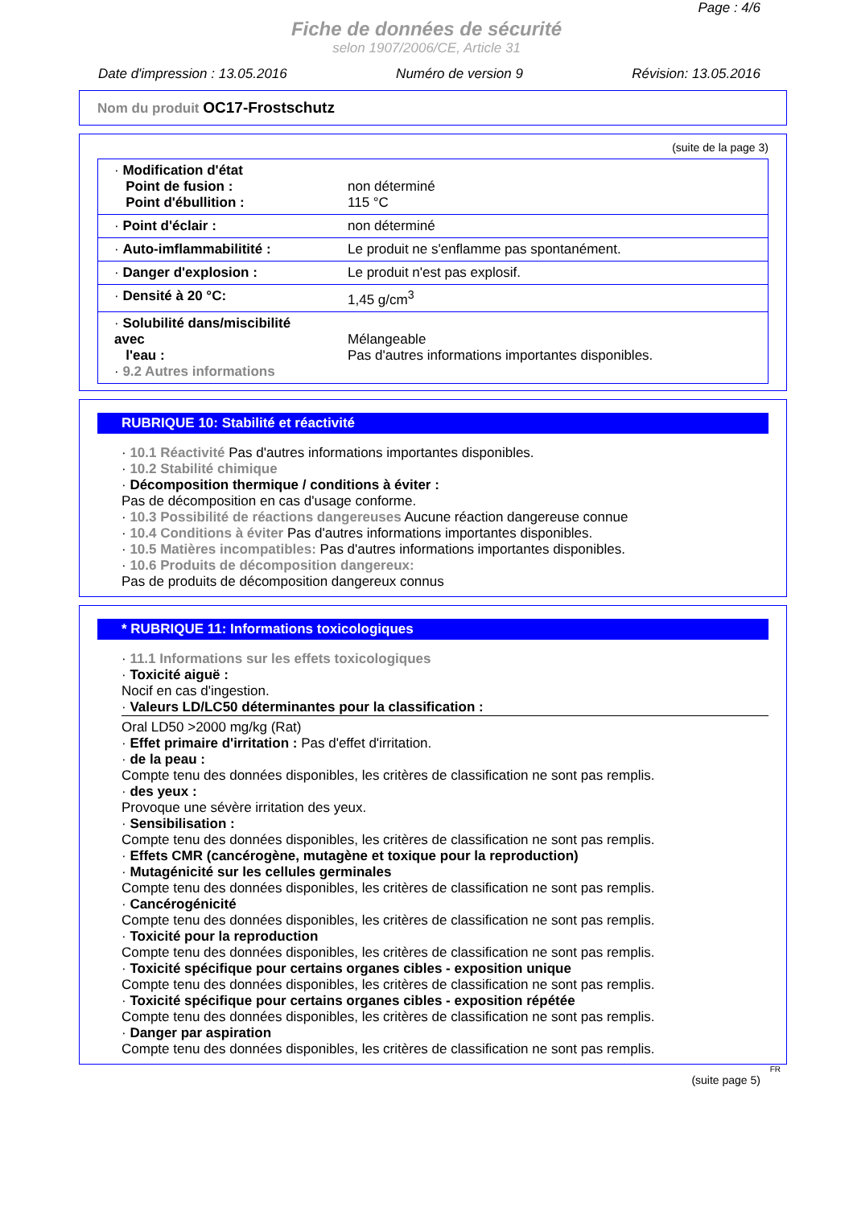Page : 4/6
Fiche de données de sécurité
selon 1907/2006/CE, Article 31
Date d'impression : 13.05.2016 Numéro de version 9 Révision: 13.05.2016
Nom du produit OC17-Frostschutz
(suite de la page 3)
| · Modification d'état Point de fusion : Point d'ébullition : | non déterminé 115 °C |
| · Point d'éclair : | non déterminé |
| · Auto-imflammabilitité : | Le produit ne s'enflamme pas spontanément. |
| · Danger d'explosion : | Le produit n'est pas explosif. |
| · Densité à 20 °C: | 1,45 g/cm<sup>3</sup> |
| · Solubilité dans/miscibilité avec l'eau : · 9.2 Autres informations | Mélangeable Pas d'autres informations importantes disponibles. |
RUBRIQUE 10: Stabilité et réactivité
· 10.1 Réactivité Pas d'autres informations importantes disponibles.
· 10.2 Stabilité chimique
· Décomposition thermique / conditions à éviter :
Pas de décomposition en cas d'usage conforme.
· 10.3 Possibilité de réactions dangereuses Aucune réaction dangereuse connue
· 10.4 Conditions à éviter Pas d'autres informations importantes disponibles.
· 10.5 Matières incompatibles: Pas d'autres informations importantes disponibles.
· 10.6 Produits de décomposition dangereux:
Pas de produits de décomposition dangereux connus
* RUBRIQUE 11: Informations toxicologiques
· 11.1 Informations sur les effets toxicologiques
· Toxicité aiguë :
Nocif en cas d'ingestion.
· Valeurs LD/LC50 déterminantes pour la classification :
Oral LD50 >2000 mg/kg (Rat)
· Effet primaire d'irritation : Pas d'effet d'irritation.
· de la peau :
Compte tenu des données disponibles, les critères de classification ne sont pas remplis.
· des yeux :
Provoque une sévère irritation des yeux.
· Sensibilisation :
Compte tenu des données disponibles, les critères de classification ne sont pas remplis.
· Effets CMR (cancérogène, mutagène et toxique pour la reproduction)
· Mutagénicité sur les cellules germinales
Compte tenu des données disponibles, les critères de classification ne sont pas remplis.
· Cancérogénicité
Compte tenu des données disponibles, les critères de classification ne sont pas remplis.
· Toxicité pour la reproduction
Compte tenu des données disponibles, les critères de classification ne sont pas remplis.
· Toxicité spécifique pour certains organes cibles - exposition unique
Compte tenu des données disponibles, les critères de classification ne sont pas remplis.
· Toxicité spécifique pour certains organes cibles - exposition répétée
Compte tenu des données disponibles, les critères de classification ne sont pas remplis.
· Danger par aspiration
Compte tenu des données disponibles, les critères de classification ne sont pas remplis.
FR
(suite page 5)